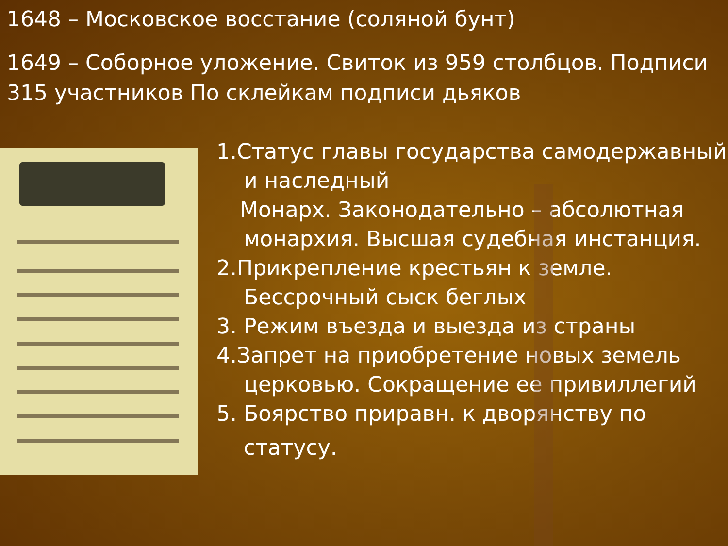1648 – Московское восстание (соляной бунт)
1649 – Соборное уложение. Свиток из 959 столбцов. Подписи 315 участников По склейкам подписи дьяков
1.Статус главы государства самодержавный
и наследный
Монарх. Законодательно – абсолютная
монархия. Высшая судебная инстанция.
2.Прикрепление крестьян к земле.
Бессрочный сыск беглых
3. Режим въезда и выезда из страны
4.Запрет на приобретение новых земель
церковью. Сокращение ее привиллегий
5. Боярство приравн. к дворянству по
статусу.